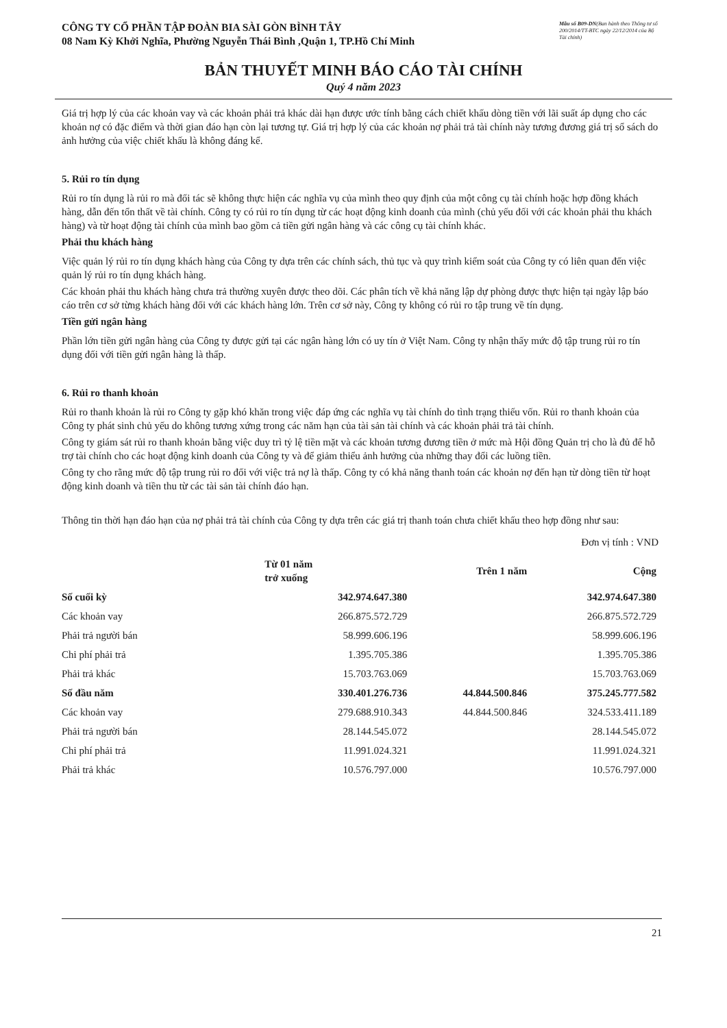CÔNG TY CỔ PHẦN TẬP ĐOÀN BIA SÀI GÒN BÌNH TÂY
08 Nam Kỳ Khởi Nghĩa, Phường Nguyễn Thái Bình ,Quận 1, TP.Hồ Chí Minh
Mẫu số B09-DN(Ban hành theo Thông tư số 200/2014/TT-BTC ngày 22/12/2014 của Bộ Tài chính)
BẢN THUYẾT MINH BÁO CÁO TÀI CHÍNH
Quý 4 năm 2023
Giá trị hợp lý của các khoản vay và các khoản phải trả khác dài hạn được ước tính bằng cách chiết khấu dòng tiền với lãi suất áp dụng cho các khoản nợ có đặc điểm và thời gian đáo hạn còn lại tương tự. Giá trị hợp lý của các khoản nợ phải trả tài chính này tương đương giá trị sổ sách do ảnh hưởng của việc chiết khấu là không đáng kể.
5. Rủi ro tín dụng
Rủi ro tín dụng là rủi ro mà đối tác sẽ không thực hiện các nghĩa vụ của mình theo quy định của một công cụ tài chính hoặc hợp đồng khách hàng, dẫn đến tổn thất về tài chính. Công ty có rủi ro tín dụng từ các hoạt động kinh doanh của mình (chủ yếu đối với các khoản phải thu khách hàng) và từ hoạt động tài chính của mình bao gồm cả tiền gửi ngân hàng và các công cụ tài chính khác.
Phải thu khách hàng
Việc quản lý rủi ro tín dụng khách hàng của Công ty dựa trên các chính sách, thủ tục và quy trình kiểm soát của Công ty có liên quan đến việc quản lý rủi ro tín dụng khách hàng.
Các khoản phải thu khách hàng chưa trả thường xuyên được theo dõi. Các phân tích về khả năng lập dự phòng được thực hiện tại ngày lập báo cáo trên cơ sở từng khách hàng đối với các khách hàng lớn. Trên cơ sở này, Công ty không có rủi ro tập trung về tín dụng.
Tiền gửi ngân hàng
Phần lớn tiền gửi ngân hàng của Công ty được gửi tại các ngân hàng lớn có uy tín ở Việt Nam. Công ty nhận thấy mức độ tập trung rủi ro tín dụng đối với tiền gửi ngân hàng là thấp.
6. Rủi ro thanh khoản
Rủi ro thanh khoản là rủi ro Công ty gặp khó khăn trong việc đáp ứng các nghĩa vụ tài chính do tình trạng thiếu vốn. Rủi ro thanh khoản của Công ty phát sinh chủ yếu do không tương xứng trong các năm hạn của tài sản tài chính và các khoản phải trả tài chính.
Công ty giám sát rủi ro thanh khoản bằng việc duy trì tỷ lệ tiền mặt và các khoản tương đương tiền ở mức mà Hội đồng Quản trị cho là đủ để hỗ trợ tài chính cho các hoạt động kinh doanh của Công ty và để giảm thiểu ảnh hưởng của những thay đổi các luồng tiền.
Công ty cho rằng mức độ tập trung rủi ro đối với việc trả nợ là thấp. Công ty có khả năng thanh toán các khoản nợ đến hạn từ dòng tiền từ hoạt động kinh doanh và tiền thu từ các tài sản tài chính đáo hạn.
Thông tin thời hạn đáo hạn của nợ phải trả tài chính của Công ty dựa trên các giá trị thanh toán chưa chiết khấu theo hợp đồng như sau:
Đơn vị tính : VND
| | Từ 01 năm trở xuống | Trên 1 năm | Cộng |
| --- | --- | --- | --- |
| Số cuối kỳ | 342.974.647.380 | | 342.974.647.380 |
| Các khoản vay | 266.875.572.729 | | 266.875.572.729 |
| Phải trả người bán | 58.999.606.196 | | 58.999.606.196 |
| Chi phí phải trả | 1.395.705.386 | | 1.395.705.386 |
| Phải trả khác | 15.703.763.069 | | 15.703.763.069 |
| Số đầu năm | 330.401.276.736 | 44.844.500.846 | 375.245.777.582 |
| Các khoản vay | 279.688.910.343 | 44.844.500.846 | 324.533.411.189 |
| Phải trả người bán | 28.144.545.072 | | 28.144.545.072 |
| Chi phí phải trả | 11.991.024.321 | | 11.991.024.321 |
| Phải trả khác | 10.576.797.000 | | 10.576.797.000 |
21